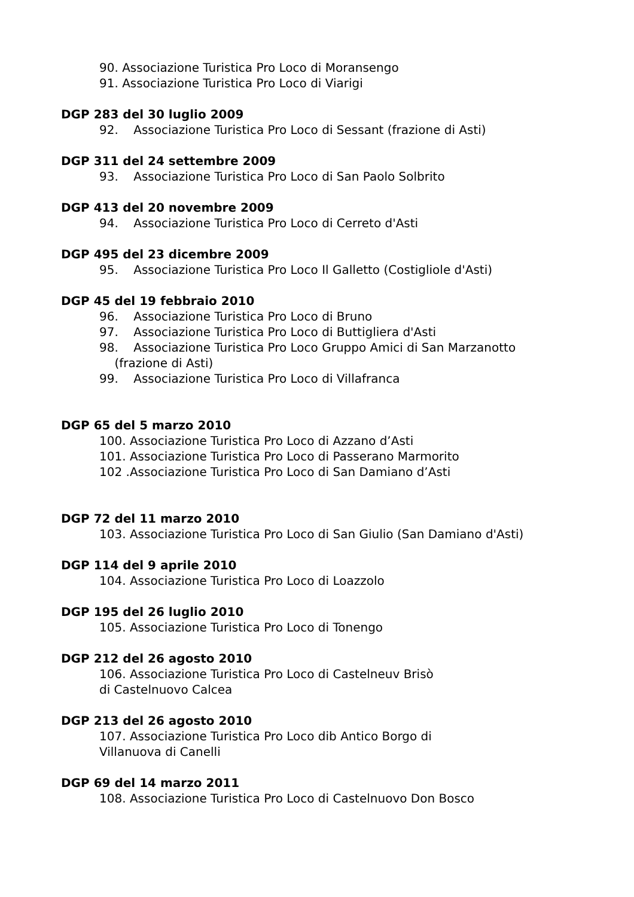90. Associazione Turistica Pro Loco di Moransengo
91. Associazione Turistica Pro Loco di Viarigi
DGP 283 del 30 luglio 2009
92. Associazione Turistica Pro Loco di Sessant (frazione di Asti)
DGP 311 del 24 settembre 2009
93. Associazione Turistica Pro Loco di San Paolo Solbrito
DGP 413 del 20 novembre 2009
94. Associazione Turistica Pro Loco di Cerreto d'Asti
DGP 495 del 23 dicembre 2009
95. Associazione Turistica Pro Loco Il Galletto (Costigliole d'Asti)
DGP 45 del 19 febbraio 2010
96. Associazione Turistica Pro Loco di Bruno
97. Associazione Turistica Pro Loco di Buttigliera d'Asti
98. Associazione Turistica Pro Loco Gruppo Amici di San Marzanotto
(frazione di Asti)
99. Associazione Turistica Pro Loco di Villafranca
DGP 65 del 5 marzo 2010
100. Associazione Turistica Pro Loco di Azzano d’Asti
101. Associazione Turistica Pro Loco di Passerano Marmorito
102 .Associazione Turistica Pro Loco di San Damiano d’Asti
DGP 72 del 11 marzo 2010
103. Associazione Turistica Pro Loco di San Giulio (San Damiano d'Asti)
DGP 114 del 9 aprile 2010
104. Associazione Turistica Pro Loco di Loazzolo
DGP 195 del 26 luglio 2010
105. Associazione Turistica Pro Loco di Tonengo
DGP 212 del 26 agosto 2010
106. Associazione Turistica Pro Loco di Castelneuv Brisò
di Castelnuovo Calcea
DGP 213 del 26 agosto 2010
107. Associazione Turistica Pro Loco dib Antico Borgo di
Villanuova di Canelli
DGP 69 del 14 marzo 2011
108. Associazione Turistica Pro Loco di Castelnuovo Don Bosco